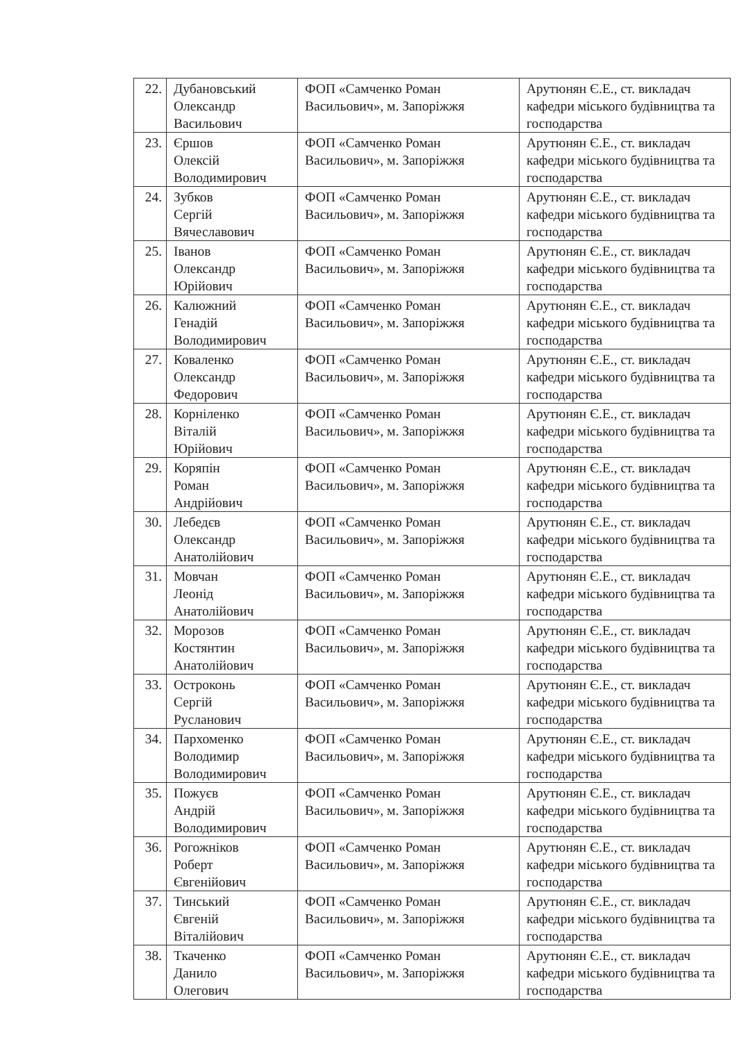| 22. | Дубановський Олександр Васильович | ФОП «Самченко Роман Васильович», м. Запоріжжя | Арутюнян Є.Е., ст. викладач кафедри міського будівництва та господарства |
| 23. | Єршов Олексій Володимирович | ФОП «Самченко Роман Васильович», м. Запоріжжя | Арутюнян Є.Е., ст. викладач кафедри міського будівництва та господарства |
| 24. | Зубков Сергій Вячеславович | ФОП «Самченко Роман Васильович», м. Запоріжжя | Арутюнян Є.Е., ст. викладач кафедри міського будівництва та господарства |
| 25. | Іванов Олександр Юрійович | ФОП «Самченко Роман Васильович», м. Запоріжжя | Арутюнян Є.Е., ст. викладач кафедри міського будівництва та господарства |
| 26. | Калюжний Генадій Володимирович | ФОП «Самченко Роман Васильович», м. Запоріжжя | Арутюнян Є.Е., ст. викладач кафедри міського будівництва та господарства |
| 27. | Коваленко Олександр Федорович | ФОП «Самченко Роман Васильович», м. Запоріжжя | Арутюнян Є.Е., ст. викладач кафедри міського будівництва та господарства |
| 28. | Корніленко Віталій Юрійович | ФОП «Самченко Роман Васильович», м. Запоріжжя | Арутюнян Є.Е., ст. викладач кафедри міського будівництва та господарства |
| 29. | Коряпін Роман Андрійович | ФОП «Самченко Роман Васильович», м. Запоріжжя | Арутюнян Є.Е., ст. викладач кафедри міського будівництва та господарства |
| 30. | Лебедєв Олександр Анатолійович | ФОП «Самченко Роман Васильович», м. Запоріжжя | Арутюнян Є.Е., ст. викладач кафедри міського будівництва та господарства |
| 31. | Мовчан Леонід Анатолійович | ФОП «Самченко Роман Васильович», м. Запоріжжя | Арутюнян Є.Е., ст. викладач кафедри міського будівництва та господарства |
| 32. | Морозов Костянтин Анатолійович | ФОП «Самченко Роман Васильович», м. Запоріжжя | Арутюнян Є.Е., ст. викладач кафедри міського будівництва та господарства |
| 33. | Остроконь Сергій Русланович | ФОП «Самченко Роман Васильович», м. Запоріжжя | Арутюнян Є.Е., ст. викладач кафедри міського будівництва та господарства |
| 34. | Пархоменко Володимир Володимирович | ФОП «Самченко Роман Васильович», м. Запоріжжя | Арутюнян Є.Е., ст. викладач кафедри міського будівництва та господарства |
| 35. | Пожуєв Андрій Володимирович | ФОП «Самченко Роман Васильович», м. Запоріжжя | Арутюнян Є.Е., ст. викладач кафедри міського будівництва та господарства |
| 36. | Рогожніков Роберт Євгенійович | ФОП «Самченко Роман Васильович», м. Запоріжжя | Арутюнян Є.Е., ст. викладач кафедри міського будівництва та господарства |
| 37. | Тинський Євгеній Віталійович | ФОП «Самченко Роман Васильович», м. Запоріжжя | Арутюнян Є.Е., ст. викладач кафедри міського будівництва та господарства |
| 38. | Ткаченко Данило Олегович | ФОП «Самченко Роман Васильович», м. Запоріжжя | Арутюнян Є.Е., ст. викладач кафедри міського будівництва та господарства |